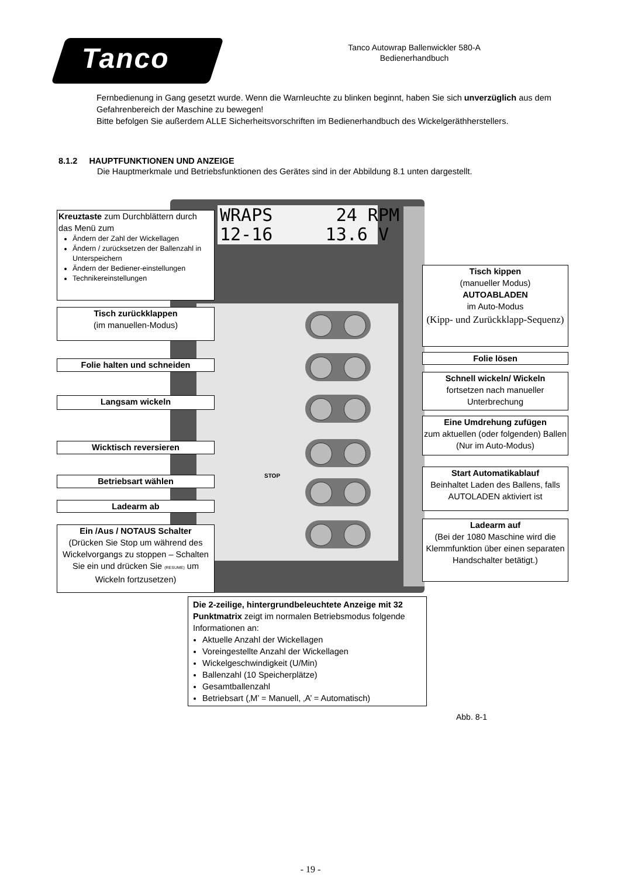Tanco
Tanco Autowrap Ballenwickler 580-A
Bedienerhandbuch
Fernbedienung in Gang gesetzt wurde. Wenn die Warnleuchte zu blinken beginnt, haben Sie sich unverzüglich aus dem Gefahrenbereich der Maschine zu bewegen!
Bitte befolgen Sie außerdem ALLE Sicherheitsvorschriften im Bedienerhandbuch des Wickelgeräthherstellers.
8.1.2 HAUPTFUNKTIONEN UND ANZEIGE
Die Hauptmerkmale und Betriebsfunktionen des Gerätes sind in der Abbildung 8.1 unten dargestellt.
Kreuztaste zum Durchblättern durch das Menü zum
Ändern der Zahl der Wickellagen
Ändern / zurücksetzen der Ballenzahl in Unterspeichern
Ändern der Bediener-einstellungen
Technikereinstellungen
Tisch zurückklappen
(im manuellen-Modus)
Folie halten und schneiden
Langsam wickeln
Wicktisch reversieren
Betriebsart wählen
Ladearm ab
Ein /Aus / NOTAUS Schalter
(Drücken Sie Stop um während des Wickelvorgangs zu stoppen – Schalten Sie ein und drücken Sie (RESUME) um Wickeln fortzusetzen)
WRAPS 24 RPM 12-16 13.6 V
STOP
Tisch kippen
(manueller Modus)
AUTOABLADEN
im Auto-Modus
(Kipp- und Zurückklapp-Sequenz)
Folie lösen
Schnell wickeln/ Wickeln
fortsetzen nach manueller Unterbrechung
Eine Umdrehung zufügen
zum aktuellen (oder folgenden) Ballen (Nur im Auto-Modus)
Start Automatikablauf
Beinhaltet Laden des Ballens, falls AUTOLADEN aktiviert ist
Ladearm auf
(Bei der 1080 Maschine wird die Klemmfunktion über einen separaten Handschalter betätigt.)
Die 2-zeilige, hintergrundbeleuchtete Anzeige mit 32 Punktmatrix zeigt im normalen Betriebsmodus folgende Informationen an:
Aktuelle Anzahl der Wickellagen
Voreingestellte Anzahl der Wickellagen
Wickelgeschwindigkeit (U/Min)
Ballenzahl (10 Speicherplätze)
Gesamtballenzahl
Betriebsart (‚M’ = Manuell, ‚A’ = Automatisch)
Abb. 8-1
- 19 -